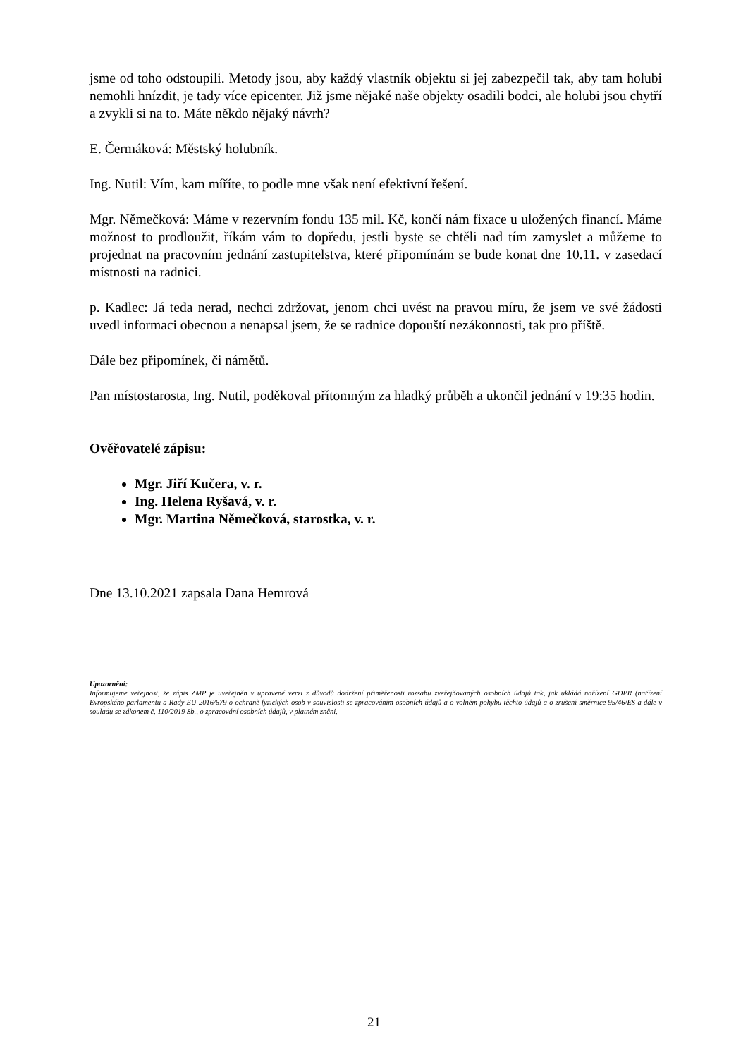jsme od toho odstoupili. Metody jsou, aby každý vlastník objektu si jej zabezpečil tak, aby tam holubi nemohli hnízdit, je tady více epicenter. Již jsme nějaké naše objekty osadili bodci, ale holubi jsou chytří a zvykli si na to. Máte někdo nějaký návrh?
E. Čermáková: Městský holubník.
Ing. Nutil: Vím, kam míříte, to podle mne však není efektivní řešení.
Mgr. Němečková: Máme v rezervním fondu 135 mil. Kč, končí nám fixace u uložených financí. Máme možnost to prodloužit, říkám vám to dopředu, jestli byste se chtěli nad tím zamyslet a můžeme to projednat na pracovním jednání zastupitelstva, které připomínám se bude konat dne 10.11. v zasedací místnosti na radnici.
p. Kadlec: Já teda nerad, nechci zdržovat, jenom chci uvést na pravou míru, že jsem ve své žádosti uvedl informaci obecnou a nenapsal jsem, že se radnice dopouští nezákonnosti, tak pro příště.
Dále bez připomínek, či námětů.
Pan místostarosta, Ing. Nutil, poděkoval přítomným za hladký průběh a ukončil jednání v 19:35 hodin.
Ověřovatelé zápisu:
Mgr. Jiří Kučera, v. r.
Ing. Helena Ryšavá, v. r.
Mgr. Martina Němečková, starostka, v. r.
Dne 13.10.2021 zapsala Dana Hemrová
Upozornění:
Informujeme veřejnost, že zápis ZMP je uveřejněn v upravené verzi z důvodů dodržení přiměřenosti rozsahu zveřejňovaných osobních údajů tak, jak ukládá nařízení GDPR (nařízení Evropského parlamentu a Rady EU 2016/679 o ochraně fyzických osob v souvislosti se zpracováním osobních údajů a o volném pohybu těchto údajů a o zrušení směrnice 95/46/ES a dále v souladu se zákonem č. 110/2019 Sb., o zpracování osobních údajů, v platném znění.
21